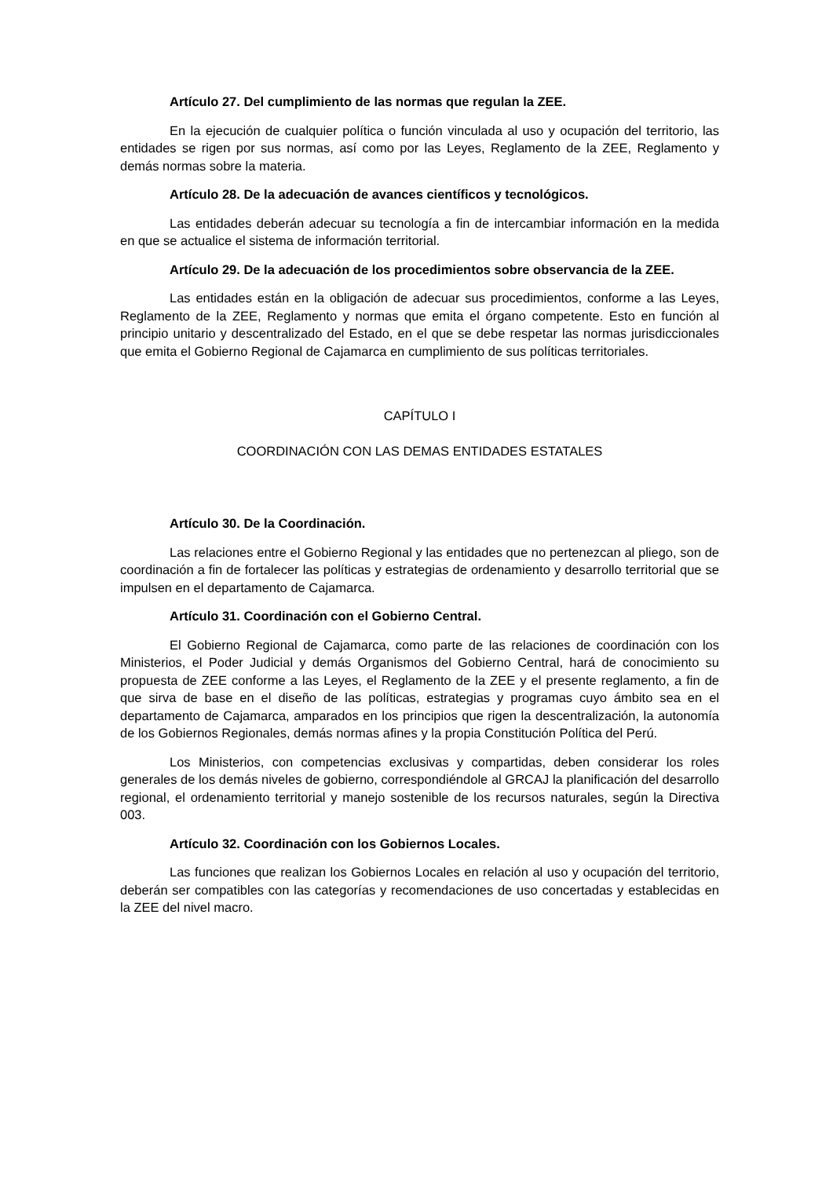Artículo 27. Del cumplimiento de las normas que regulan la ZEE.
En la ejecución de cualquier política o función vinculada al uso y ocupación del territorio, las entidades se rigen por sus normas, así como por las Leyes, Reglamento de la ZEE, Reglamento y demás normas sobre la materia.
Artículo 28. De la adecuación de avances científicos y tecnológicos.
Las entidades deberán adecuar su tecnología a fin de intercambiar información en la medida en que se actualice el sistema de información territorial.
Artículo 29. De la adecuación de los procedimientos sobre observancia de la ZEE.
Las entidades están en la obligación de adecuar sus procedimientos, conforme a las Leyes, Reglamento de la ZEE, Reglamento y normas que emita el órgano competente. Esto en función al principio unitario y descentralizado del Estado, en el que se debe respetar las normas jurisdiccionales que emita el Gobierno Regional de Cajamarca en cumplimiento de sus políticas territoriales.
CAPÍTULO I
COORDINACIÓN CON LAS DEMAS ENTIDADES ESTATALES
Artículo 30. De la Coordinación.
Las relaciones entre el Gobierno Regional y las entidades que no pertenezcan al pliego, son de coordinación a fin de fortalecer las políticas y estrategias de ordenamiento y desarrollo territorial que se impulsen en el departamento de Cajamarca.
Artículo 31. Coordinación con el Gobierno Central.
El Gobierno Regional de Cajamarca, como parte de las relaciones de coordinación con los Ministerios, el Poder Judicial y demás Organismos del Gobierno Central, hará de conocimiento su propuesta de ZEE conforme a las Leyes, el Reglamento de la ZEE y el presente reglamento, a fin de que sirva de base en el diseño de las políticas, estrategias y programas cuyo ámbito sea en el departamento de Cajamarca, amparados en los principios que rigen la descentralización, la autonomía de los Gobiernos Regionales, demás normas afines y la propia Constitución Política del Perú.
Los Ministerios, con competencias exclusivas y compartidas, deben considerar los roles generales de los demás niveles de gobierno, correspondiéndole al GRCAJ la planificación del desarrollo regional, el ordenamiento territorial y manejo sostenible de los recursos naturales, según la Directiva 003.
Artículo 32. Coordinación con los Gobiernos Locales.
Las funciones que realizan los Gobiernos Locales en relación al uso y ocupación del territorio, deberán ser compatibles con las categorías y recomendaciones de uso concertadas y establecidas en la ZEE del nivel macro.